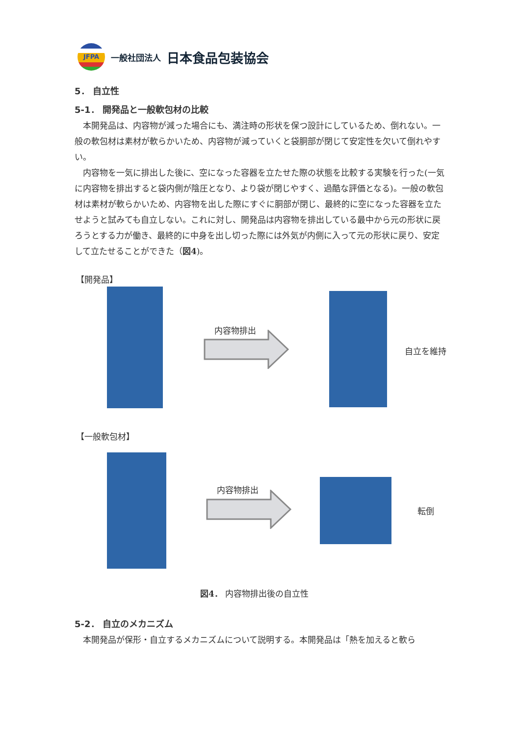JFPA
一般社団法人 日本食品包装協会
5． 自立性
5‑1． 開発品と一般軟包材の比較
本開発品は、内容物が減った場合にも、満注時の形状を保つ設計にしているため、倒れない。一般の軟包材は素材が軟らかいため、内容物が減っていくと袋胴部が閉じて安定性を欠いて倒れやすい。
内容物を一気に排出した後に、空になった容器を立たせた際の状態を比較する実験を行った(一気に内容物を排出すると袋内側が陰圧となり、より袋が閉じやすく、過酷な評価となる)。一般の軟包材は素材が軟らかいため、内容物を出した際にすぐに胴部が閉じ、最終的に空になった容器を立たせようと試みても自立しない。これに対し、開発品は内容物を排出している最中から元の形状に戻ろうとする力が働き、最終的に中身を出し切った際には外気が内側に入って元の形状に戻り、安定して立たせることができた（図4)。
【開発品】
内容物排出
自立を維持
【一般軟包材】
内容物排出
転倒
図4． 内容物排出後の自立性
5‑2． 自立のメカニズム
本開発品が保形・自立するメカニズムについて説明する。本開発品は「熱を加えると軟ら